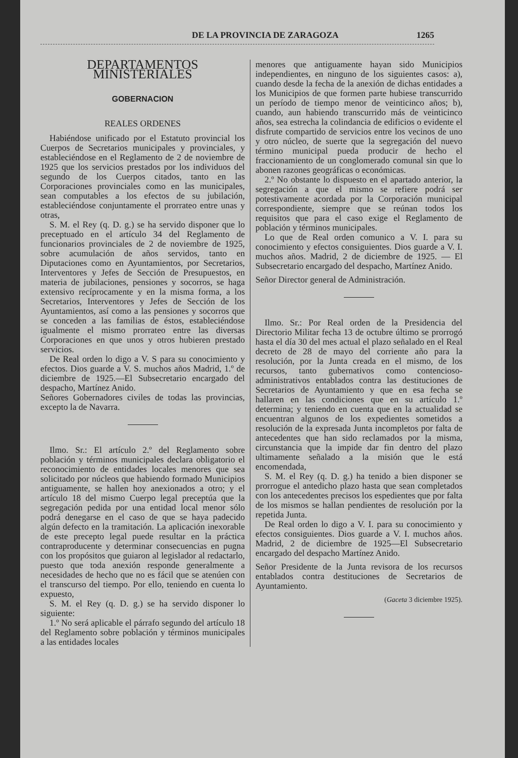DE LA PROVINCIA DE ZARAGOZA 1265
DEPARTAMENTOS MINISTERIALES
GOBERNACION
REALES ORDENES
Habiéndose unificado por el Estatuto provincial los Cuerpos de Secretarios municipales y provinciales, y estableciéndose en el Reglamento de 2 de noviembre de 1925 que los servicios prestados por los individuos del segundo de los Cuerpos citados, tanto en las Corporaciones provinciales como en las municipales, sean computables a los efectos de su jubilación, estableciéndose conjuntamente el prorrateo entre unas y otras,
S. M. el Rey (q. D. g.) se ha servido disponer que lo preceptuado en el artículo 34 del Reglamento de funcionarios provinciales de 2 de noviembre de 1925, sobre acumulación de años servidos, tanto en Diputaciones como en Ayuntamientos, por Secretarios, Interventores y Jefes de Sección de Presupuestos, en materia de jubilaciones, pensiones y socorros, se haga extensivo recíprocamente y en la misma forma, a los Secretarios, Interventores y Jefes de Sección de los Ayuntamientos, así como a las pensiones y socorros que se conceden a las familias de éstos, estableciéndose igualmente el mismo prorrateo entre las diversas Corporaciones en que unos y otros hubieren prestado servicios.
De Real orden lo digo a V. S para su conocimiento y efectos. Dios guarde a V. S. muchos años Madrid, 1.º de diciembre de 1925.—El Subsecretario encargado del despacho, Martínez Anido.
Señores Gobernadores civiles de todas las provincias, excepto la de Navarra.
Ilmo. Sr.: El artículo 2.º del Reglamento sobre población y términos municipales declara obligatorio el reconocimiento de entidades locales menores que sea solicitado por núcleos que habiendo formado Municipios antiguamente, se hallen hoy anexionados a otro; y el artículo 18 del mismo Cuerpo legal preceptúa que la segregación pedida por una entidad local menor sólo podrá denegarse en el caso de que se haya padecido algún defecto en la tramitación. La aplicación inexorable de este precepto legal puede resultar en la práctica contraproducente y determinar consecuencias en pugna con los propósitos que guiaron al legislador al redactarlo, puesto que toda anexión responde generalmente a necesidades de hecho que no es fácil que se atenúen con el transcurso del tiempo. Por ello, teniendo en cuenta lo expuesto,
S. M. el Rey (q. D. g.) se ha servido disponer lo siguiente:
1.º No será aplicable el párrafo segundo del artículo 18 del Reglamento sobre población y términos municipales a las entidades locales
menores que antiguamente hayan sido Municipios independientes, en ninguno de los siguientes casos: a), cuando desde la fecha de la anexión de dichas entidades a los Municipios de que formen parte hubiese transcurrido un período de tiempo menor de veinticinco años; b), cuando, aun habiendo transcurrido más de veinticinco años, sea estrecha la colindancia de edificios o evidente el disfrute compartido de servicios entre los vecinos de uno y otro núcleo, de suerte que la segregación del nuevo término municipal pueda producir de hecho el fraccionamiento de un conglomerado comunal sin que lo abonen razones geográficas o económicas.
2.º No obstante lo dispuesto en el apartado anterior, la segregación a que el mismo se refiere podrá ser potestivamente acordada por la Corporación municipal correspondiente, siempre que se reúnan todos los requisitos que para el caso exige el Reglamento de población y términos municipales.
Lo que de Real orden comunico a V. I. para su conocimiento y efectos consiguientes. Dios guarde a V. I. muchos años. Madrid, 2 de diciembre de 1925. — El Subsecretario encargado del despacho, Martínez Anido.
Señor Director general de Administración.
Ilmo. Sr.: Por Real orden de la Presidencia del Directorio Militar fecha 13 de octubre último se prorrogó hasta el día 30 del mes actual el plazo señalado en el Real decreto de 28 de mayo del corriente año para la resolución, por la Junta creada en el mismo, de los recursos, tanto gubernativos como contencioso-administrativos entablados contra las destituciones de Secretarios de Ayuntamiento y que en esa fecha se hallaren en las condiciones que en su artículo 1.º determina; y teniendo en cuenta que en la actualidad se encuentran algunos de los expedientes sometidos a resolución de la expresada Junta incompletos por falta de antecedentes que han sido reclamados por la misma, circunstancia que la impide dar fin dentro del plazo ultimamente señalado a la misión que le está encomendada,
S. M. el Rey (q. D. g.) ha tenido a bien disponer se prorrogue el antedicho plazo hasta que sean completados con los antecedentes precisos los espedientes que por falta de los mismos se hallan pendientes de resolución por la repetida Junta.
De Real orden lo digo a V. I. para su conocimiento y efectos consiguientes. Dios guarde a V. I. muchos años. Madrid, 2 de diciembre de 1925—El Subsecretario encargado del despacho Martínez Anido.
Señor Presidente de la Junta revisora de los recursos entablados contra destituciones de Secretarios de Ayuntamiento.
(Gaceta 3 diciembre 1925).